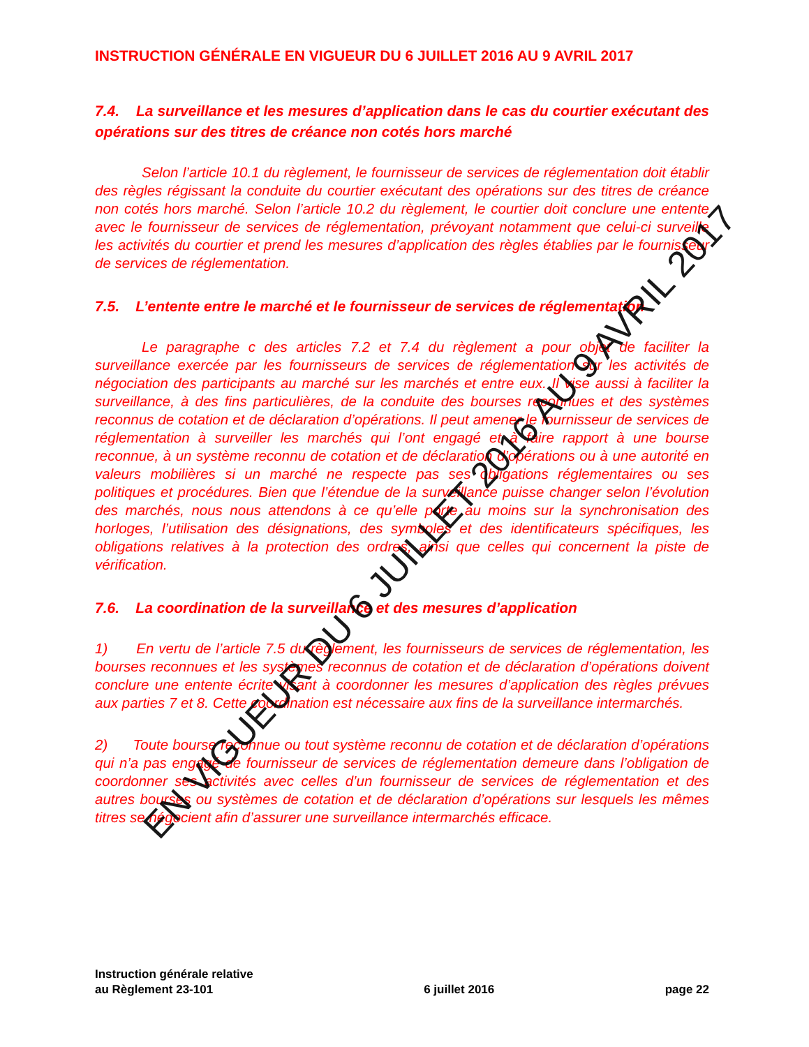INSTRUCTION GÉNÉRALE EN VIGUEUR DU 6 JUILLET 2016 AU 9 AVRIL 2017
7.4. La surveillance et les mesures d’application dans le cas du courtier exécutant des opérations sur des titres de créance non cotés hors marché
Selon l’article 10.1 du règlement, le fournisseur de services de réglementation doit établir des règles régissant la conduite du courtier exécutant des opérations sur des titres de créance non cotés hors marché. Selon l’article 10.2 du règlement, le courtier doit conclure une entente avec le fournisseur de services de réglementation, prévoyant notamment que celui-ci surveille les activités du courtier et prend les mesures d’application des règles établies par le fournisseur de services de réglementation.
7.5. L’entente entre le marché et le fournisseur de services de réglementation
Le paragraphe c des articles 7.2 et 7.4 du règlement a pour objet de faciliter la surveillance exercée par les fournisseurs de services de réglementation sur les activités de négociation des participants au marché sur les marchés et entre eux. Il vise aussi à faciliter la surveillance, à des fins particulières, de la conduite des bourses reconnues et des systèmes reconnus de cotation et de déclaration d’opérations. Il peut amener le fournisseur de services de réglementation à surveiller les marchés qui l’ont engagé et à faire rapport à une bourse reconnue, à un système reconnu de cotation et de déclaration d’opérations ou à une autorité en valeurs mobilières si un marché ne respecte pas ses obligations réglementaires ou ses politiques et procédures. Bien que l’étendue de la surveillance puisse changer selon l’évolution des marchés, nous nous attendons à ce qu’elle porte au moins sur la synchronisation des horloges, l’utilisation des désignations, des symboles et des identificateurs spécifiques, les obligations relatives à la protection des ordres, ainsi que celles qui concernent la piste de vérification.
7.6. La coordination de la surveillance et des mesures d’application
1) En vertu de l’article 7.5 du règlement, les fournisseurs de services de réglementation, les bourses reconnues et les systèmes reconnus de cotation et de déclaration d’opérations doivent conclure une entente écrite visant à coordonner les mesures d’application des règles prévues aux parties 7 et 8. Cette coordination est nécessaire aux fins de la surveillance intermarchés.
2) Toute bourse reconnue ou tout système reconnu de cotation et de déclaration d’opérations qui n’a pas engagé de fournisseur de services de réglementation demeure dans l’obligation de coordonner ses activités avec celles d’un fournisseur de services de réglementation et des autres bourses ou systèmes de cotation et de déclaration d’opérations sur lesquels les mêmes titres se négocient afin d’assurer une surveillance intermarchés efficace.
Instruction générale relative
au Règlement 23-101
6 juillet 2016
page 22
EN VIGUEUR DU 6 JUILLET 2016 AU 9 AVRIL 2017